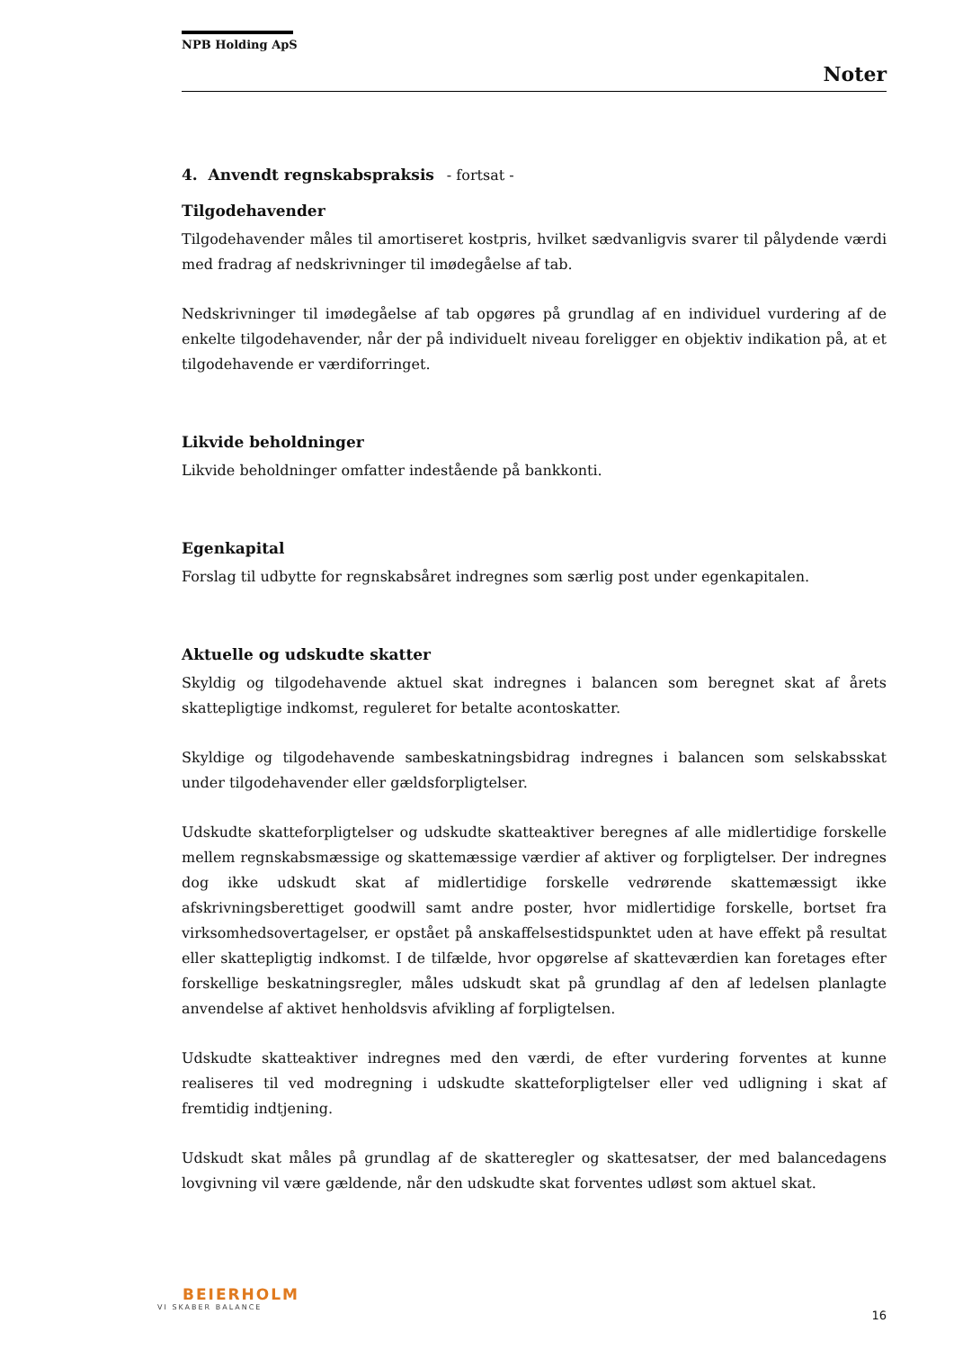NPB Holding ApS
Noter
4. Anvendt regnskabspraksis - fortsat -
Tilgodehavender
Tilgodehavender måles til amortiseret kostpris, hvilket sædvanligvis svarer til pålydende værdi med fradrag af nedskrivninger til imødegåelse af tab.
Nedskrivninger til imødegåelse af tab opgøres på grundlag af en individuel vurdering af de enkelte tilgodehavender, når der på individuelt niveau foreligger en objektiv indikation på, at et tilgodehavende er værdiforringet.
Likvide beholdninger
Likvide beholdninger omfatter indestående på bankkonti.
Egenkapital
Forslag til udbytte for regnskabsåret indregnes som særlig post under egenkapitalen.
Aktuelle og udskudte skatter
Skyldig og tilgodehavende aktuel skat indregnes i balancen som beregnet skat af årets skattepligtige indkomst, reguleret for betalte acontoskatter.
Skyldige og tilgodehavende sambeskatningsbidrag indregnes i balancen som selskabsskat under tilgodehavender eller gældsforpligtelser.
Udskudte skatteforpligtelser og udskudte skatteaktiver beregnes af alle midlertidige forskelle mellem regnskabsmæssige og skattemæssige værdier af aktiver og forpligtelser. Der indregnes dog ikke udskudt skat af midlertidige forskelle vedrørende skattemæssigt ikke afskrivningsberettiget goodwill samt andre poster, hvor midlertidige forskelle, bortset fra virksomhedsovertagelser, er opstået på anskaffelsestidspunktet uden at have effekt på resultat eller skattepligtig indkomst. I de tilfælde, hvor opgørelse af skatteværdien kan foretages efter forskellige beskatningsregler, måles udskudt skat på grundlag af den af ledelsen planlagte anvendelse af aktivet henholdsvis afvikling af forpligtelsen.
Udskudte skatteaktiver indregnes med den værdi, de efter vurdering forventes at kunne realiseres til ved modregning i udskudte skatteforpligtelser eller ved udligning i skat af fremtidig indtjening.
Udskudt skat måles på grundlag af de skatteregler og skattesatser, der med balancedagens lovgivning vil være gældende, når den udskudte skat forventes udløst som aktuel skat.
BEIERHOLM
VI SKABER BALANCE
16